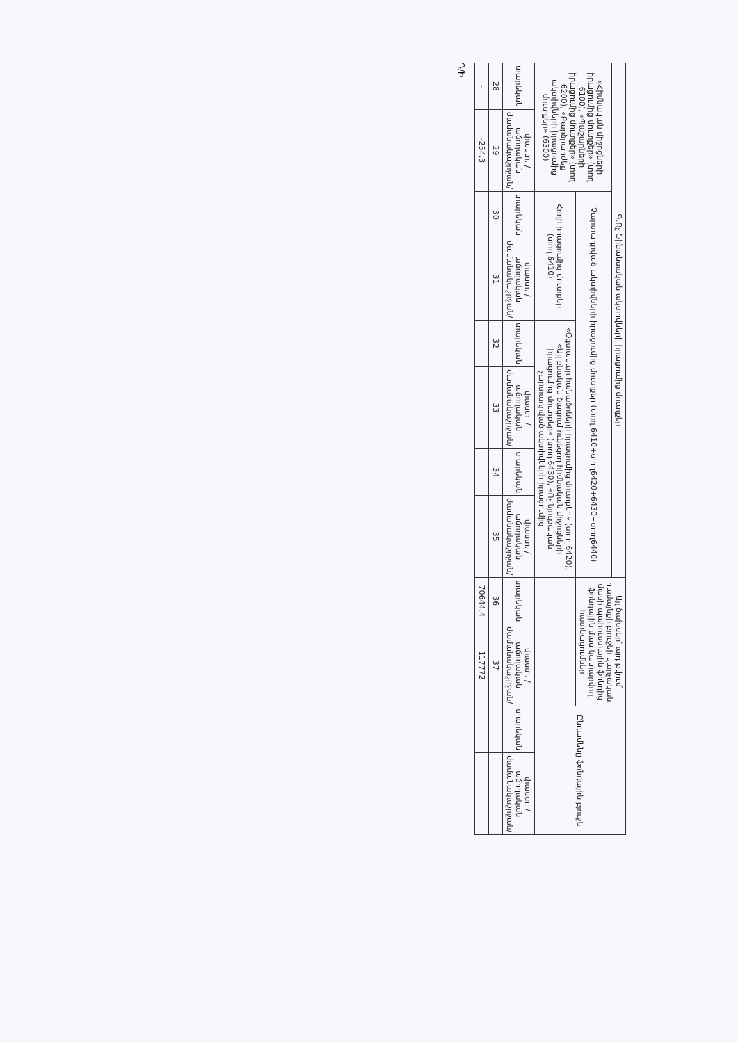| Գ.Ոչ ֆինանսական ակտիվների իրացումից մուտքեր | | | | | | | | Այլ ծախսեր՝ այդ թվում՝ համայնքի բյուջեի վարչական մասի պահուստային ֆոնդից ֆոնդային մաս կատարվող հատկացումներ | | Ընդամենը ֆոնդային բյուջե | |
| --- | --- | --- | --- | --- | --- | --- | --- | --- | --- | --- | --- |
| «Հիմնական միջոցների իրացումից մուտքեր» (տող 6100), «Պաշարների իրացումից մուտքեր» (տող 6200), «Բարձրարժեք ակտիվների իրացումից մուտքեր» (6300) | | Չարտադրված ակտիվների իրացումից մուտքեր (տող 6410+տող6420+6430+տող6440) | | | | | | | | | |
| | | Հողի իրացումից մուտքեր (տող 6410) | | «Օգտակար հանածոների իրացումից մուտքեր» (տող 6420), «Այլ բնական ծագում ունեցող հիմնական միջոցների իրացումից մուտքեր» (տող 6430), «Ոչ նյութական չարտադրված ակտիվների իրացումից | | | | | | | |
| տարեկան | փաստ. /աճողական ժամանակաշրջան/ | տարեկան | փաստ. /աճողական ժամանակաշրջան/ | տարեկան | փաստ. /աճողական ժամանակաշրջան/ | տարեկան | փաստ. /աճողական ժամանակաշրջան/ | տարեկան | փաստ. /աճողական ժամանակաշրջան/ | տարեկան | փաստ. /աճողական ժամանակաշրջան/ |
| 28 | 29 | 30 | 31 | 32 | 33 | 34 | 35 | 36 | 37 | | |
| - | -254,3 | | | | | | | 70644,4 | 117772 | | |
Դ/Ի